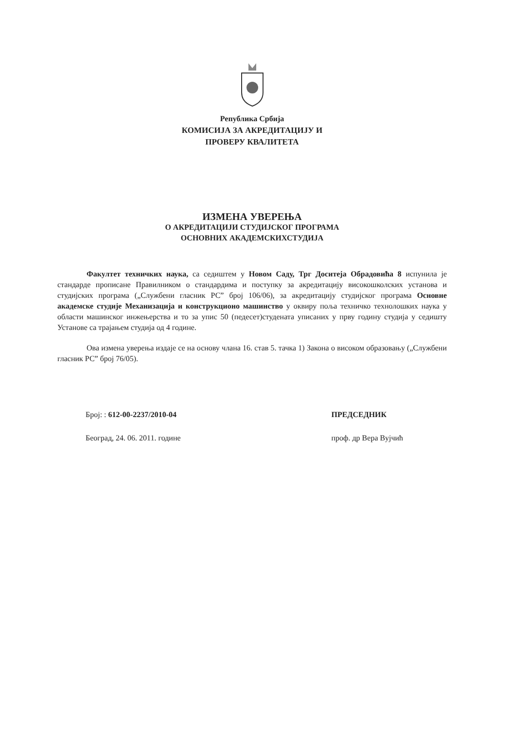Република Србија
КОМИСИЈА ЗА АКРЕДИТАЦИЈУ И
ПРОВЕРУ КВАЛИТЕТА
ИЗМЕНА УВЕРЕЊА
О АКРЕДИТАЦИЈИ СТУДИЈСКОГ ПРОГРАМА
ОСНОВНИХ АКАДЕМСКИХСТУДИЈА
Факултет техничких наука, са седиштем у Новом Саду, Трг Доситеја Обрадовића 8 испунила је стандарде прописане Правилником о стандардима и поступку за акредитацију високошколских установа и студијских програма („Службени гласник РС” број 106/06), за акредитацију студијског програма Основне академске студије Механизација и конструкционо машинство у оквиру поља техничко технолошких наука у области машинског инжењерства и то за упис 50 (педесет)студената уписаних у прву годину студија у седишту Установе са трајањем студија од 4 године.
Ова измена уверења издаје се на основу члана 16. став 5. тачка 1) Закона о високом образовању („Службени гласник РС” број 76/05).
Број: : 612-00-2237/2010-04
Београд, 24. 06. 2011. године
ПРЕДСЕДНИК
проф. др Вера Вујчић